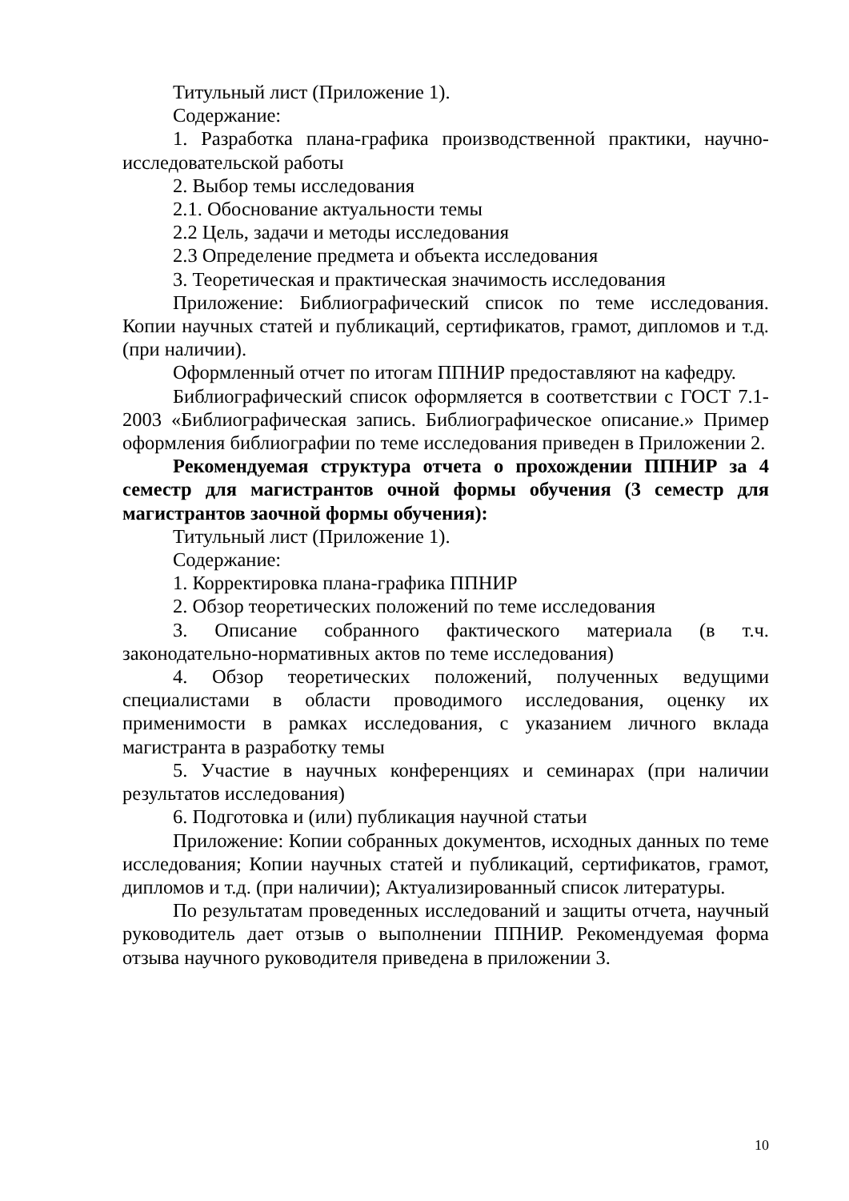Титульный лист (Приложение 1).
Содержание:
1. Разработка плана-графика производственной практики, научно-исследовательской работы
2. Выбор темы исследования
2.1. Обоснование актуальности темы
2.2 Цель, задачи и методы исследования
2.3 Определение предмета и объекта исследования
3. Теоретическая и практическая значимость исследования
Приложение: Библиографический список по теме исследования. Копии научных статей и публикаций, сертификатов, грамот, дипломов и т.д. (при наличии).
Оформленный отчет по итогам ППНИР предоставляют на кафедру.
Библиографический список оформляется в соответствии с ГОСТ 7.1-2003 «Библиографическая запись. Библиографическое описание.» Пример оформления библиографии по теме исследования приведен в Приложении 2.
Рекомендуемая структура отчета о прохождении ППНИР за 4 семестр для магистрантов очной формы обучения (3 семестр для магистрантов заочной формы обучения):
Титульный лист (Приложение 1).
Содержание:
1. Корректировка плана-графика ППНИР
2. Обзор теоретических положений по теме исследования
3. Описание собранного фактического материала (в т.ч. законодательно-нормативных актов по теме исследования)
4. Обзор теоретических положений, полученных ведущими специалистами в области проводимого исследования, оценку их применимости в рамках исследования, с указанием личного вклада магистранта в разработку темы
5. Участие в научных конференциях и семинарах (при наличии результатов исследования)
6. Подготовка и (или) публикация научной статьи
Приложение: Копии собранных документов, исходных данных по теме исследования; Копии научных статей и публикаций, сертификатов, грамот, дипломов и т.д. (при наличии); Актуализированный список литературы.
По результатам проведенных исследований и защиты отчета, научный руководитель дает отзыв о выполнении ППНИР. Рекомендуемая форма отзыва научного руководителя приведена в приложении 3.
10